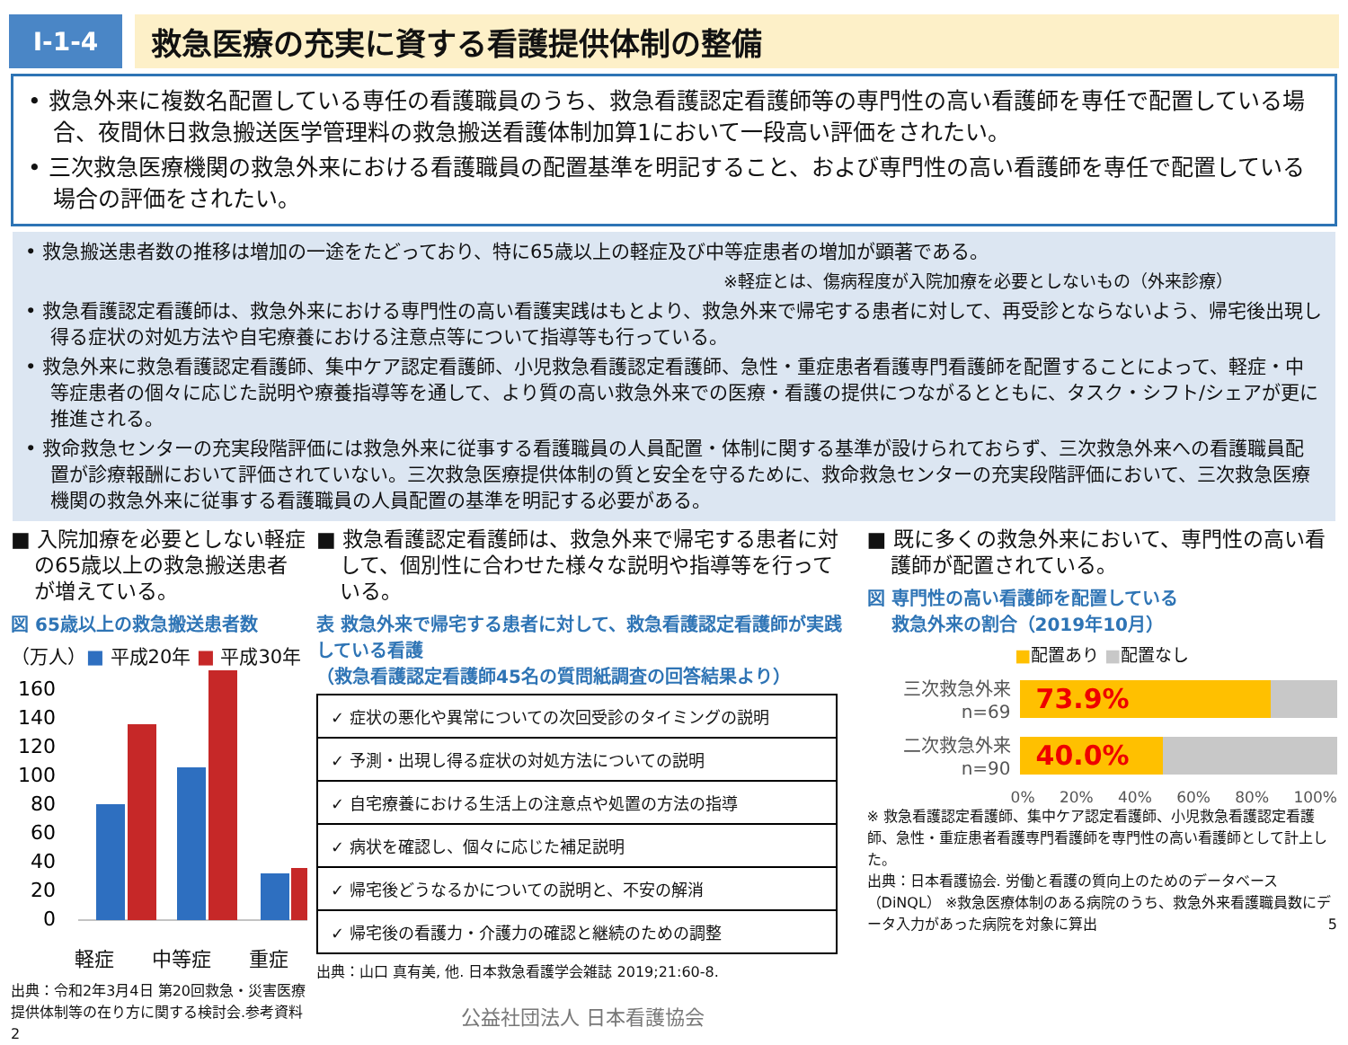Ⅰ-1-4
救急医療の充実に資する看護提供体制の整備
• 救急外来に複数名配置している専任の看護職員のうち、救急看護認定看護師等の専門性の高い看護師を専任で配置している場合、夜間休日救急搬送医学管理料の救急搬送看護体制加算1において一段高い評価をされたい。
• 三次救急医療機関の救急外来における看護職員の配置基準を明記すること、および専門性の高い看護師を専任で配置している場合の評価をされたい。
• 救急搬送患者数の推移は増加の一途をたどっており、特に65歳以上の軽症及び中等症患者の増加が顕著である。
※軽症とは、傷病程度が入院加療を必要としないもの（外来診療）
• 救急看護認定看護師は、救急外来における専門性の高い看護実践はもとより、救急外来で帰宅する患者に対して、再受診とならないよう、帰宅後出現し得る症状の対処方法や自宅療養における注意点等について指導等も行っている。
• 救急外来に救急看護認定看護師、集中ケア認定看護師、小児救急看護認定看護師、急性・重症患者看護専門看護師を配置することによって、軽症・中等症患者の個々に応じた説明や療養指導等を通して、より質の高い救急外来での医療・看護の提供につながるとともに、タスク・シフト/シェアが更に推進される。
• 救命救急センターの充実段階評価には救急外来に従事する看護職員の人員配置・体制に関する基準が設けられておらず、三次救急外来への看護職員配置が診療報酬において評価されていない。三次救急医療提供体制の質と安全を守るために、救命救急センターの充実段階評価において、三次救急医療機関の救急外来に従事する看護職員の人員配置の基準を明記する必要がある。
■ 入院加療を必要としない軽症の65歳以上の救急搬送患者が増えている。
図 65歳以上の救急搬送患者数
（万人）■ 平成20年 ■ 平成30年
160
140
120
100
80
60
40
20
0
軽症 中等症 重症
出典：令和2年3月4日 第20回救急・災害医療提供体制等の在り方に関する検討会.参考資料2
■ 救急看護認定看護師は、救急外来で帰宅する患者に対して、個別性に合わせた様々な説明や指導等を行っている。
表 救急外来で帰宅する患者に対して、救急看護認定看護師が実践している看護
（救急看護認定看護師45名の質問紙調査の回答結果より）
| ✓ 症状の悪化や異常についての次回受診のタイミングの説明 |
| ✓ 予測・出現し得る症状の対処方法についての説明 |
| ✓ 自宅療養における生活上の注意点や処置の方法の指導 |
| ✓ 病状を確認し、個々に応じた補足説明 |
| ✓ 帰宅後どうなるかについての説明と、不安の解消 |
| ✓ 帰宅後の看護力・介護力の確認と継続のための調整 |
出典：山口 真有美, 他. 日本救急看護学会雑誌 2019;21:60-8.
公益社団法人 日本看護協会
■ 既に多くの救急外来において、専門性の高い看護師が配置されている。
図 専門性の高い看護師を配置している
　 救急外来の割合（2019年10月）
■配置あり ■配置なし
三次救急外来
n=69
73.9%
二次救急外来
n=90
40.0%
0% 20% 40% 60% 80% 100%
※ 救急看護認定看護師、集中ケア認定看護師、小児救急看護認定看護師、急性・重症患者看護専門看護師を専門性の高い看護師として計上した。
出典：日本看護協会. 労働と看護の質向上のためのデータベース（DiNQL） ※救急医療体制のある病院のうち、救急外来看護職員数にデータ入力があった病院を対象に算出 5